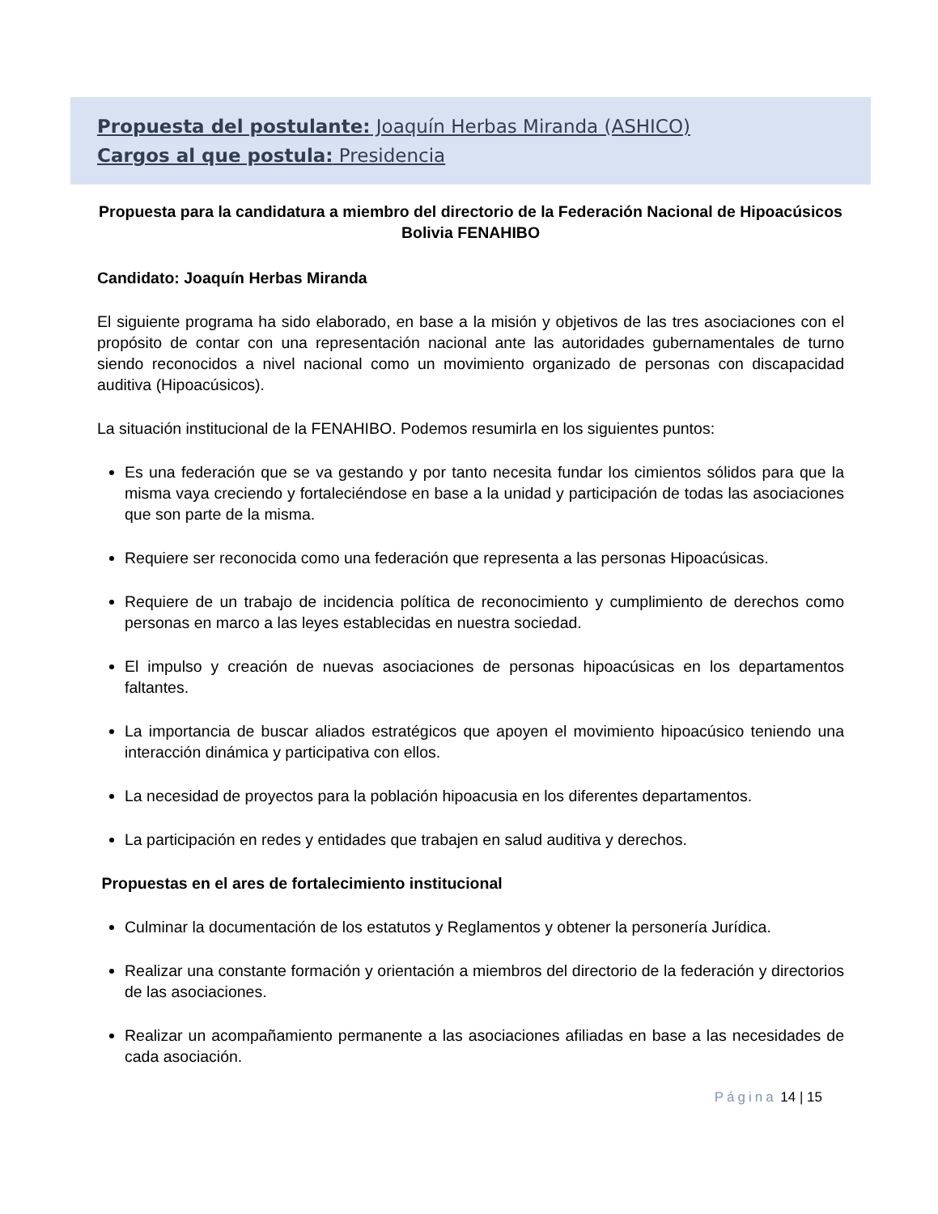Propuesta del postulante: Joaquín Herbas Miranda (ASHICO)
Cargos al que postula: Presidencia
Propuesta para la candidatura a miembro del directorio de la Federación Nacional de Hipoacúsicos Bolivia FENAHIBO
Candidato: Joaquín Herbas Miranda
El siguiente programa ha sido elaborado, en base a la misión y objetivos de las tres asociaciones con el propósito de contar con una representación nacional ante las autoridades gubernamentales de turno siendo reconocidos a nivel nacional como un movimiento organizado de personas con discapacidad auditiva (Hipoacúsicos).
La situación institucional de la FENAHIBO. Podemos resumirla en los siguientes puntos:
Es una federación que se va gestando y por tanto necesita fundar los cimientos sólidos para que la misma vaya creciendo y fortaleciéndose en base a la unidad y participación de todas las asociaciones que son parte de la misma.
Requiere ser reconocida como una federación que representa a las personas Hipoacúsicas.
Requiere de un trabajo de incidencia política de reconocimiento y cumplimiento de derechos como personas en marco a las leyes establecidas en nuestra sociedad.
El impulso y creación de nuevas asociaciones de personas hipoacúsicas en los departamentos faltantes.
La importancia de buscar aliados estratégicos que apoyen el movimiento hipoacúsico teniendo una interacción dinámica y participativa con ellos.
La necesidad de proyectos para la población hipoacusia en los diferentes departamentos.
La participación en redes y entidades que trabajen en salud auditiva y derechos.
Propuestas en el ares de fortalecimiento institucional
Culminar la documentación de los estatutos y Reglamentos y obtener la personería Jurídica.
Realizar una constante formación y orientación a miembros del directorio de la federación y directorios de las asociaciones.
Realizar un acompañamiento permanente a las asociaciones afiliadas en base a las necesidades de cada asociación.
Página 14 | 15